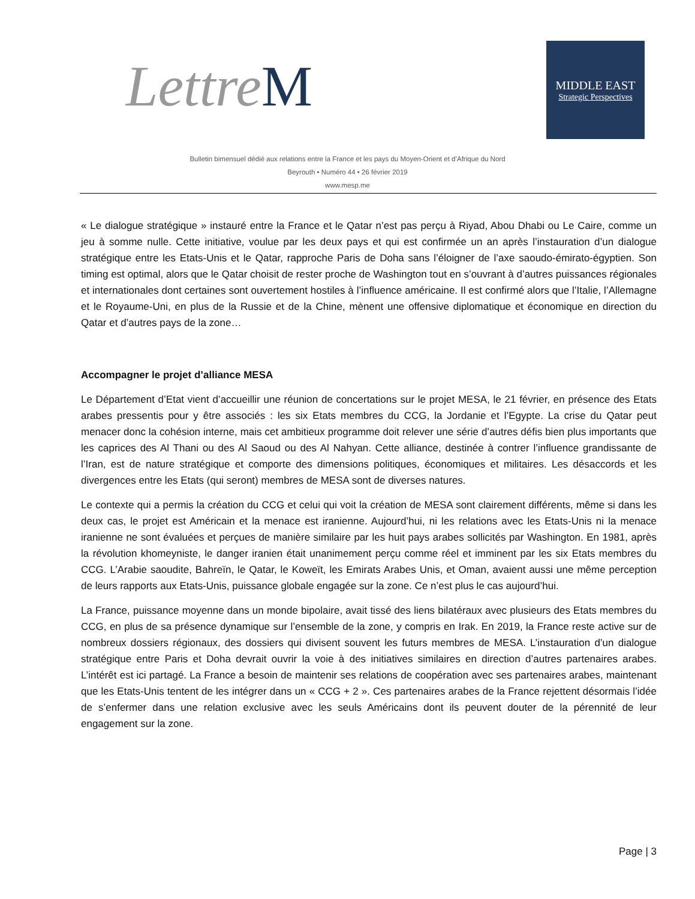Lettre M
MIDDLE EAST
Strategic Perspectives
Bulletin bimensuel dédié aux relations entre la France et les pays du Moyen-Orient et d’Afrique du Nord
Beyrouth • Numéro 44 • 26 février 2019
www.mesp.me
« Le dialogue stratégique » instauré entre la France et le Qatar n’est pas perçu à Riyad, Abou Dhabi ou Le Caire, comme un jeu à somme nulle. Cette initiative, voulue par les deux pays et qui est confirmée un an après l’instauration d’un dialogue stratégique entre les Etats-Unis et le Qatar, rapproche Paris de Doha sans l’éloigner de l’axe saoudo-émirato-égyptien. Son timing est optimal, alors que le Qatar choisit de rester proche de Washington tout en s’ouvrant à d’autres puissances régionales et internationales dont certaines sont ouvertement hostiles à l’influence américaine. Il est confirmé alors que l’Italie, l’Allemagne et le Royaume-Uni, en plus de la Russie et de la Chine, mènent une offensive diplomatique et économique en direction du Qatar et d’autres pays de la zone…
Accompagner le projet d’alliance MESA
Le Département d’Etat vient d’accueillir une réunion de concertations sur le projet MESA, le 21 février, en présence des Etats arabes pressentis pour y être associés : les six Etats membres du CCG, la Jordanie et l’Egypte. La crise du Qatar peut menacer donc la cohésion interne, mais cet ambitieux programme doit relever une série d’autres défis bien plus importants que les caprices des Al Thani ou des Al Saoud ou des Al Nahyan. Cette alliance, destinée à contrer l’influence grandissante de l’Iran, est de nature stratégique et comporte des dimensions politiques, économiques et militaires. Les désaccords et les divergences entre les Etats (qui seront) membres de MESA sont de diverses natures.
Le contexte qui a permis la création du CCG et celui qui voit la création de MESA sont clairement différents, même si dans les deux cas, le projet est Américain et la menace est iranienne. Aujourd’hui, ni les relations avec les Etats-Unis ni la menace iranienne ne sont évaluées et perçues de manière similaire par les huit pays arabes sollicités par Washington. En 1981, après la révolution khomeyniste, le danger iranien était unanimement perçu comme réel et imminent par les six Etats membres du CCG. L’Arabie saoudite, Bahreïn, le Qatar, le Koweït, les Emirats Arabes Unis, et Oman, avaient aussi une même perception de leurs rapports aux Etats-Unis, puissance globale engagée sur la zone. Ce n’est plus le cas aujourd’hui.
La France, puissance moyenne dans un monde bipolaire, avait tissé des liens bilatéraux avec plusieurs des Etats membres du CCG, en plus de sa présence dynamique sur l’ensemble de la zone, y compris en Irak. En 2019, la France reste active sur de nombreux dossiers régionaux, des dossiers qui divisent souvent les futurs membres de MESA. L’instauration d’un dialogue stratégique entre Paris et Doha devrait ouvrir la voie à des initiatives similaires en direction d’autres partenaires arabes. L’intérêt est ici partagé. La France a besoin de maintenir ses relations de coopération avec ses partenaires arabes, maintenant que les Etats-Unis tentent de les intégrer dans un « CCG + 2 ». Ces partenaires arabes de la France rejettent désormais l’idée de s’enfermer dans une relation exclusive avec les seuls Américains dont ils peuvent douter de la pérennité de leur engagement sur la zone.
Page | 3